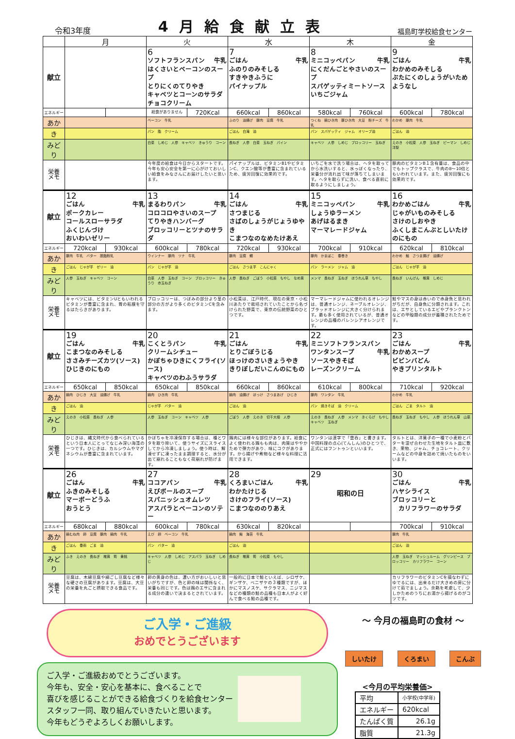令和3年度 4月給食献立表 福島町学校給食センター
| | 月 | | 火 | | 水 | | 木 | | 金 | |
| --- | --- | --- | --- | --- | --- | --- | --- | --- | --- | --- |
| 献立 | | | 6 ソフトフランスパン 牛乳 はくさいとベーコンのスープ とりにくのてりやき キャベツとコーンのサラダ チョコクリーム | | 7 ごはん 牛乳 ふのりのみそしる すきやきふうに パイナップル | | 8 ミニコッペパン 牛乳 にくだんごとやさいのスープ スパゲッティミートソース いちごジャム | | 9 ごはん 牛乳 わかめのみそしる ぶたにくのしょうがいため ようなし | |
| エネルギー | | | 給食がありません | 720Kcal | 660kcal | 860kcal | 580kcal | 760kcal | 600kcal | 780kcal |
| あか | | | ベーコン 牛乳 | | ふのり 油揚げ 豚肉 豆腐 牛乳 | | つくね 鶏ひき肉 豚ひき肉 大豆 粉チーズ 牛乳 | | わかめ 豚肉 牛乳 | |
| き | | | パン 脂 クリーム | | ごはん 白滝 油 | | パン スパゲッティ ジャム オリーブ油 | | ごはん 油 | |
| みどり | | | 白菜 しめじ 人参 キャベツ きゅうり コーン | | 長ねぎ 人参 白菜 玉ねぎ パイン | | キャベツ 人参 しめじ ブロッコリー 玉ねぎ | | えのき 小松菜 人参 玉ねぎ ピーマン しめじ 洋梨 | |
| 栄養 メモ | | | 今年度の給食は今日からスタートです。今年も安心安全を第一に心がけておいしい給食をみなさんにお届けしたいと思います。 | | パイナップルは、ビタミンB1やビタミンC、クエン酸等が豊富に含まれているため、疲労回復に効果的です。 | | いちごを水で洗う場合は、ヘタを取ってから水洗いすると、水っぽくなったり、栄養分が流れ出て味が落ちてしまいます。ヘタを取らずに洗い、食べる直前に取るようにしましょう。 | | 豚肉のビタミンB１含有量は、食品の中でもトップクラスで、牛肉の8～10倍ともいわれています。また、疲労回復にも効果的です。 | |
| 献立 | 12 ごはん 牛乳 ポークカレー コールスローサラダ ふくじんづけ おいわいゼリー | | 13 まるわりパン 牛乳 コロコロやさいのスープ てりやきハンバーグ ブロッコリーとツナのサラダ | | 14 ごはん 牛乳 さつまじる さばのしょうがじょうゆやき こまつなのなめたけあえ | | 15 ミニコッペパン 牛乳 しょうゆラーメン あげはるまき マーマレードジャム | | 16 わかめごはん 牛乳 じゃがいものみそしる さけのしおやき ふくしまこんぶとしいたけのにもの | |
| エネルギー | 720kcal | 930kcal | 600kcal | 780kcal | 720kcal | 930kcal | 700kcal | 910kcal | 620kcal | 810kcal |
| あか | 豚肉 牛乳 バター 脱脂粉乳 | | ウインナー 豚肉 ツナ 牛乳 | | 豚肉 豆腐 鯖 | | 豚肉 かまぼこ 春巻き | | わかめ 鮭 さつま揚げ 油揚げ | |
| き | ごはん じゃが芋 ゼリー 油 | | パン じゃが芋 油 | | ごはん さつま芋 こんにゃく | | パン ラーメン ジャム 油 | | ごはん じゃが芋 油 | |
| みどり | 人参 玉ねぎ キャベツ コーン | | 白菜 人参 玉ねぎ コーン ブロッコリー きゅうり 赤玉ねぎ | | 人参 長ねぎ ごぼう 小松菜 もやし なめ茸 | | メンマ 長ねぎ 玉ねぎ ほうれん草 もやし | | 長ねぎ いんげん 椎茸 しめじ | |
| 栄養 メモ | キャベツには、ビタミンUともいわれるビタミンが豊富に含まれ、胃の粘膜を守るはたらきがあります。 | | ブロッコリーは、つぼみの部分より茎の部分の方がより多くのビタミンCを含みます。 | | 小松菜は、江戸時代、現在の東京・小松川あたりで栽培されていたことから名づけられた野菜で、東京の伝統野菜のひとつです。 | | マーマレードジャムに使われるオレンジは、普通オレンジ、ネーブルオレンジ、ブラッドオレンジに大きく分けられます。最も多く使用されているが、普通オレンジの品種のバレンシアオレンジです。 | | 鮭やマスの身は赤いので赤身魚と思われがちだが、白身魚に分類されます。これは、エサとしているエビやプランクトンなどの甲殻類の成分が蓄積されたためです。 | |
| 献立 | 19 ごはん 牛乳 こまつなのみそしる ささみチーズカツ(ソース) ひじきのにもの | | 20 こくとうパン 牛乳 クリームシチュー かぼちゃひきにくフライ(ソース) キャベツのわふうサラダ | | 21 ごはん 牛乳 とりごぼうじる ほっけのさいきょうやき きりぼしだいこんのにもの | | 22 ミニソフトフランスパン 牛乳 ワンタンスープ ソースやきそば レーズンクリーム | | 23 ごはん 牛乳 わかめスープ ビビンバどん やきプリンタルト | |
| エネルギー | 650kcal | 850kcal | 650kcal | 850kcal | 660kcal | 860kcal | 610kcal | 800kcal | 710kcal | 920kcal |
| あか | 鶏肉 ひじき 大豆 油揚げ 牛乳 | | 鶏肉 ひき肉 牛乳 | | 鶏肉 油揚げ ほっけ さつまあげ ひじき | | 豚肉 ワンタン 牛乳 | | わかめ 牛乳 | |
| き | ごはん 油 | | じゃが芋 バター 油 | | ごはん 油 | | パン 焼きそば 油 クリーム | | ごはん ごま タルト 油 | |
| みどり | えのき 小松菜 長ねぎ 人参 | | 人参 玉ねぎ コーン キャベツ 人参 | | ごぼう 人参 えのき 切干大根 人参 | | えのき 長ねぎ 人参 メンマ きくらげ もやし キャベツ 玉ねぎ | | 長ねぎ 玉ねぎ もやし 人参 ほうれん草 山菜 | |
| 栄養 メモ | ひじきは、縄文時代から食べられているという日本人にとってなじみ深い海藻の一つです。ひじきは、カルシウムやマグネシウムが豊富に含まれています。 | | かぼちゃを冷凍保存する場合は、種とワタを取り除いて、使うサイズにスライスしてから冷凍しましょう。使う時は、解凍せずに凍ったまま調理すると、水分が出て崩れることもなく荷崩れが防げます。 | | 鶏肉には様々な部位があります。給食によく使われる鶏もも肉は、肉質はややかためで弾力があり、味にコクがあります。から揚げや煮物など様々な料理に活用できます。 | | ワンタンは漢字で「雲呑」と書きます。中国料理の点心(てんしん)のひとつで、正式にはフントゥンといいます。 | | タルトとは、洋菓子の一種で小麦粉とバターを混ぜ合わせた生地をタルト皿に敷き、果物、ジャム、チョコレート、クリームなどの中身を詰めて焼いたものをいいます。 | |
| 献立 | 26 ごはん 牛乳 ふきのみそしる マーボーどうふ おうとう | | 27 ココアパン 牛乳 えびボールのスープ スパニッシュオムレツ アスパラとベーコンのソテー | | 28 くろまいごはん 牛乳 わかたけじる さけのフライ(ソース) こまつなののりあえ | | 29 昭和の日 | | 30 ごはん 牛乳 ハヤシライス ブロッコリーと カリフラワーのサラダ | |
| エネルギー | 680kcal | 880kcal | 600kcal | 780kcal | 630kcal | 820kcal | | | 700kcal | 910kcal |
| あか | 鶏むね肉 卵 豆腐 豚肉 鶏肉 牛乳 | | えび 卵 ベーコン 牛乳 | | 鶏肉 鮭 海苔 牛乳 | | | | 豚肉 牛乳 | |
| き | ごはん 春雨 ごま 油 | | パン バター 油 | | ごはん 油 | | | | ごはん 油 | |
| みどり | ふき えのき 長ねぎ 椎茸 筍 黄桃 | | キャベツ 人参 しめじ アスパラ 玉ねぎ しめじ | | 長ねぎ 椎茸 筍 小松菜 もやし | | | | 人参 玉ねぎ マッシュルーム グリンピース ブロッコリー カリフラワー コーン | |
| 栄養 メモ | 豆腐は、木綿豆腐や絹ごし豆腐など様々な硬さの豆腐があります。豆腐は、大豆の栄養を丸ごと摂取できる食品です。 | | 卵の黄身の色は、濃い方がおいしいと思いがちですが、色と卵の味は関係なく、栄養も同じです。色は鶏のエサに含まれる成分の違いで決まるとされています。 | | 一般的に日本で鮭といえば、シロザケ、ギンザケ、ベニザケの３種類ですが、ほかにマスノスケ、サクラマス、ニジマスなどの種類の鮭の品種も日本人がよく好んで食べる鮭の品種です。 | | | | カリフラワーのビタミンCを損なわずにゆでるには、出来るだけ大きめの房に分けて茹でましょう。余熱を考慮して、少しかためのうちにお湯から揚げるのがコツです。 | |
ご入学・ご進級
おめでとうございます
ご入学・ご進級おめでとうございます。
今年も、安全・安心を基本に、食べることで
喜びを感じることができる給食づくりを給食センター
スタッフ一同、取り組んでいきたいと思います。
今年もどうぞよろしくお願いします。
～ 今月の福島町の食材 ～
しいたけ くろまい こんぶ
<今月の平均栄養価>
| 平均 | 小学校(中学年) |
| エネルギー | 620kcal |
| たんぱく質 | 26.1g |
| 脂質 | 21.3g |